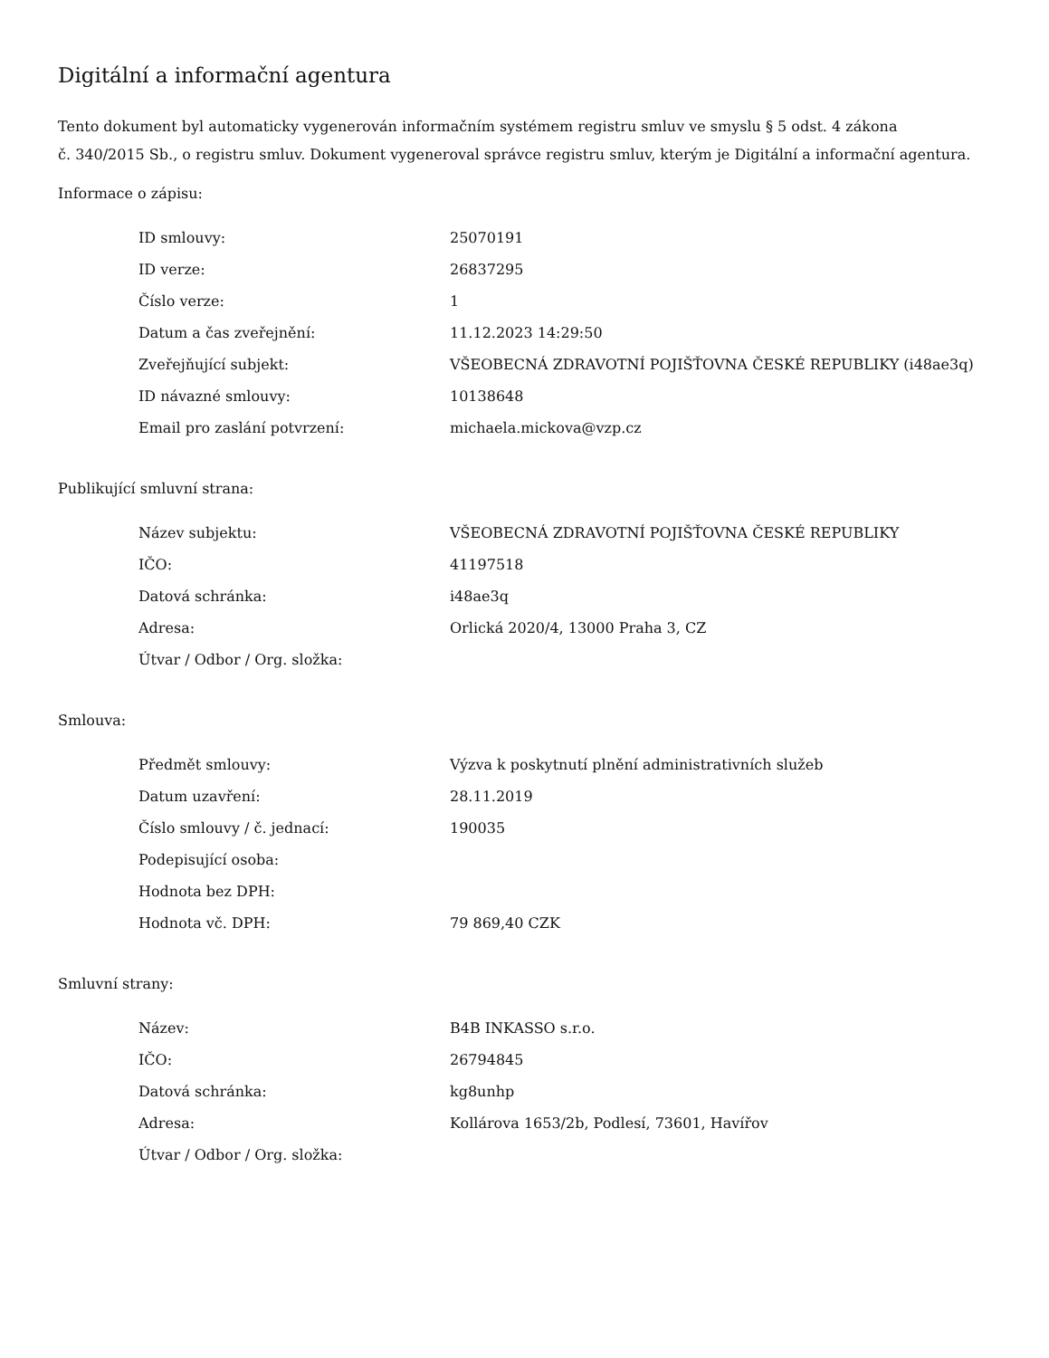Digitální a informační agentura
Tento dokument byl automaticky vygenerován informačním systémem registru smluv ve smyslu § 5 odst. 4 zákona
č. 340/2015 Sb., o registru smluv. Dokument vygeneroval správce registru smluv, kterým je Digitální a informační agentura.
Informace o zápisu:
| ID smlouvy: | 25070191 |
| ID verze: | 26837295 |
| Číslo verze: | 1 |
| Datum a čas zveřejnění: | 11.12.2023 14:29:50 |
| Zveřejňující subjekt: | VŠEOBECNÁ ZDRAVOTNÍ POJIŠŤOVNA ČESKÉ REPUBLIKY (i48ae3q) |
| ID návazné smlouvy: | 10138648 |
| Email pro zaslání potvrzení: | michaela.mickova@vzp.cz |
Publikující smluvní strana:
| Název subjektu: | VŠEOBECNÁ ZDRAVOTNÍ POJIŠŤOVNA ČESKÉ REPUBLIKY |
| IČO: | 41197518 |
| Datová schránka: | i48ae3q |
| Adresa: | Orlická 2020/4, 13000 Praha 3, CZ |
| Útvar / Odbor / Org. složka: | |
Smlouva:
| Předmět smlouvy: | Výzva k poskytnutí plnění administrativních služeb |
| Datum uzavření: | 28.11.2019 |
| Číslo smlouvy / č. jednací: | 190035 |
| Podepisující osoba: | |
| Hodnota bez DPH: | |
| Hodnota vč. DPH: | 79 869,40 CZK |
Smluvní strany:
| Název: | B4B INKASSO s.r.o. |
| IČO: | 26794845 |
| Datová schránka: | kg8unhp |
| Adresa: | Kollárova 1653/2b, Podlesí, 73601, Havířov |
| Útvar / Odbor / Org. složka: | |